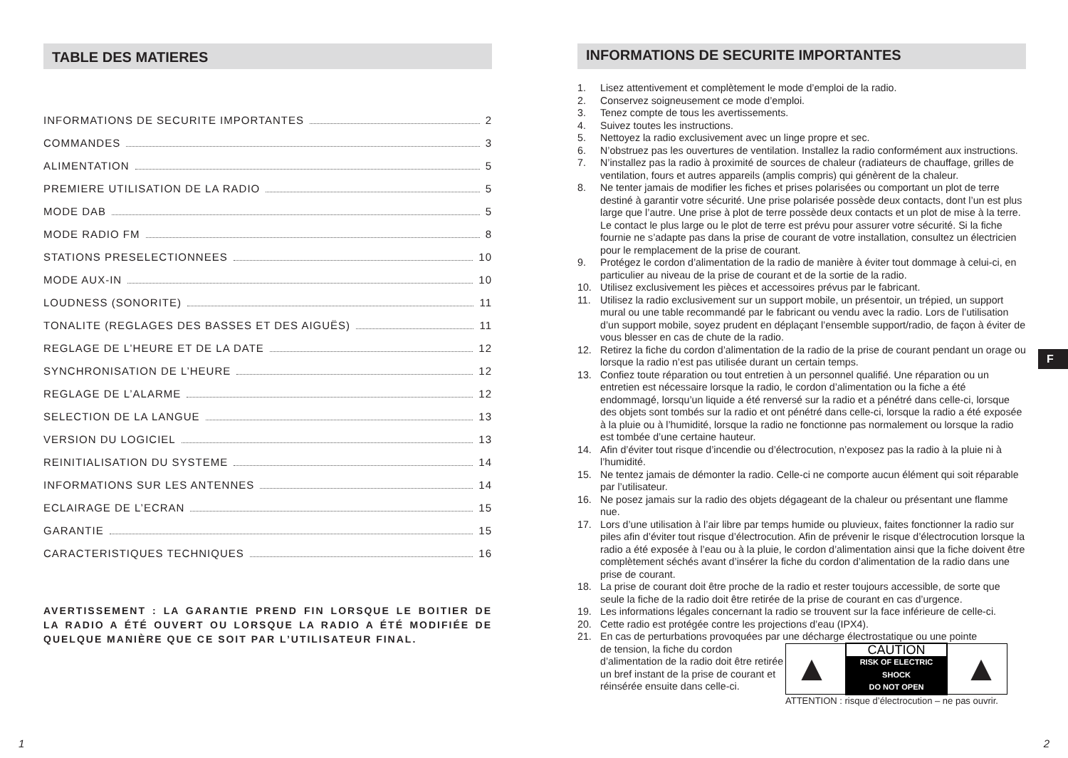TABLE DES MATIERES
INFORMATIONS DE SECURITE IMPORTANTES 2
COMMANDES 3
ALIMENTATION 5
PREMIERE UTILISATION DE LA RADIO 5
MODE DAB 5
MODE RADIO FM 8
STATIONS PRESELECTIONNEES 10
MODE AUX-IN 10
LOUDNESS (SONORITE) 11
TONALITE (REGLAGES DES BASSES ET DES AIGUËS) 11
REGLAGE DE L’HEURE ET DE LA DATE 12
SYNCHRONISATION DE L’HEURE 12
REGLAGE DE L’ALARME 12
SELECTION DE LA LANGUE 13
VERSION DU LOGICIEL 13
REINITIALISATION DU SYSTEME 14
INFORMATIONS SUR LES ANTENNES 14
ECLAIRAGE DE L’ECRAN 15
GARANTIE 15
CARACTERISTIQUES TECHNIQUES 16
AVERTISSEMENT : LA GARANTIE PREND FIN LORSQUE LE BOITIER DE LA RADIO A ÉTÉ OUVERT OU LORSQUE LA RADIO A ÉTÉ MODIFIÉE DE QUELQUE MANIÈRE QUE CE SOIT PAR L’UTILISATEUR FINAL.
INFORMATIONS DE SECURITE IMPORTANTES
1. Lisez attentivement et complètement le mode d’emploi de la radio.
2. Conservez soigneusement ce mode d’emploi.
3. Tenez compte de tous les avertissements.
4. Suivez toutes les instructions.
5. Nettoyez la radio exclusivement avec un linge propre et sec.
6. N’obstruez pas les ouvertures de ventilation. Installez la radio conformément aux instructions.
7. N’installez pas la radio à proximité de sources de chaleur (radiateurs de chauffage, grilles de ventilation, fours et autres appareils (amplis compris) qui génèrent de la chaleur.
8. Ne tenter jamais de modifier les fiches et prises polarisées ou comportant un plot de terre destiné à garantir votre sécurité. Une prise polarisée possède deux contacts, dont l’un est plus large que l’autre. Une prise à plot de terre possède deux contacts et un plot de mise à la terre. Le contact le plus large ou le plot de terre est prévu pour assurer votre sécurité. Si la fiche fournie ne s’adapte pas dans la prise de courant de votre installation, consultez un électricien pour le remplacement de la prise de courant.
9. Protégez le cordon d’alimentation de la radio de manière à éviter tout dommage à celui-ci, en particulier au niveau de la prise de courant et de la sortie de la radio.
10. Utilisez exclusivement les pièces et accessoires prévus par le fabricant.
11. Utilisez la radio exclusivement sur un support mobile, un présentoir, un trépied, un support mural ou une table recommandé par le fabricant ou vendu avec la radio. Lors de l’utilisation d’un support mobile, soyez prudent en déplaçant l’ensemble support/radio, de façon à éviter de vous blesser en cas de chute de la radio.
12. Retirez la fiche du cordon d’alimentation de la radio de la prise de courant pendant un orage ou lorsque la radio n’est pas utilisée durant un certain temps.
13. Confiez toute réparation ou tout entretien à un personnel qualifié. Une réparation ou un entretien est nécessaire lorsque la radio, le cordon d’alimentation ou la fiche a été endommagé, lorsqu’un liquide a été renversé sur la radio et a pénétré dans celle-ci, lorsque des objets sont tombés sur la radio et ont pénétré dans celle-ci, lorsque la radio a été exposée à la pluie ou à l’humidité, lorsque la radio ne fonctionne pas normalement ou lorsque la radio est tombée d’une certaine hauteur.
14. Afin d’éviter tout risque d’incendie ou d’électrocution, n’exposez pas la radio à la pluie ni à l’humidité.
15. Ne tentez jamais de démonter la radio. Celle-ci ne comporte aucun élément qui soit réparable par l’utilisateur.
16. Ne posez jamais sur la radio des objets dégageant de la chaleur ou présentant une flamme nue.
17. Lors d’une utilisation à l’air libre par temps humide ou pluvieux, faites fonctionner la radio sur piles afin d’éviter tout risque d’électrocution. Afin de prévenir le risque d’électrocution lorsque la radio a été exposée à l’eau ou à la pluie, le cordon d’alimentation ainsi que la fiche doivent être complètement séchés avant d’insérer la fiche du cordon d’alimentation de la radio dans une prise de courant.
18. La prise de courant doit être proche de la radio et rester toujours accessible, de sorte que seule la fiche de la radio doit être retirée de la prise de courant en cas d’urgence.
19. Les informations légales concernant la radio se trouvent sur la face inférieure de celle-ci.
20. Cette radio est protégée contre les projections d’eau (IPX4).
21. En cas de perturbations provoquées par une décharge électrostatique ou une pointe
de tension, la fiche du cordon d’alimentation de la radio doit être retirée un bref instant de la prise de courant et réinsérée ensuite dans celle-ci.
▲
CAUTION
RISK OF ELECTRIC SHOCK
DO NOT OPEN
▲
ATTENTION : risque d’électrocution – ne pas ouvrir.
F
1 2